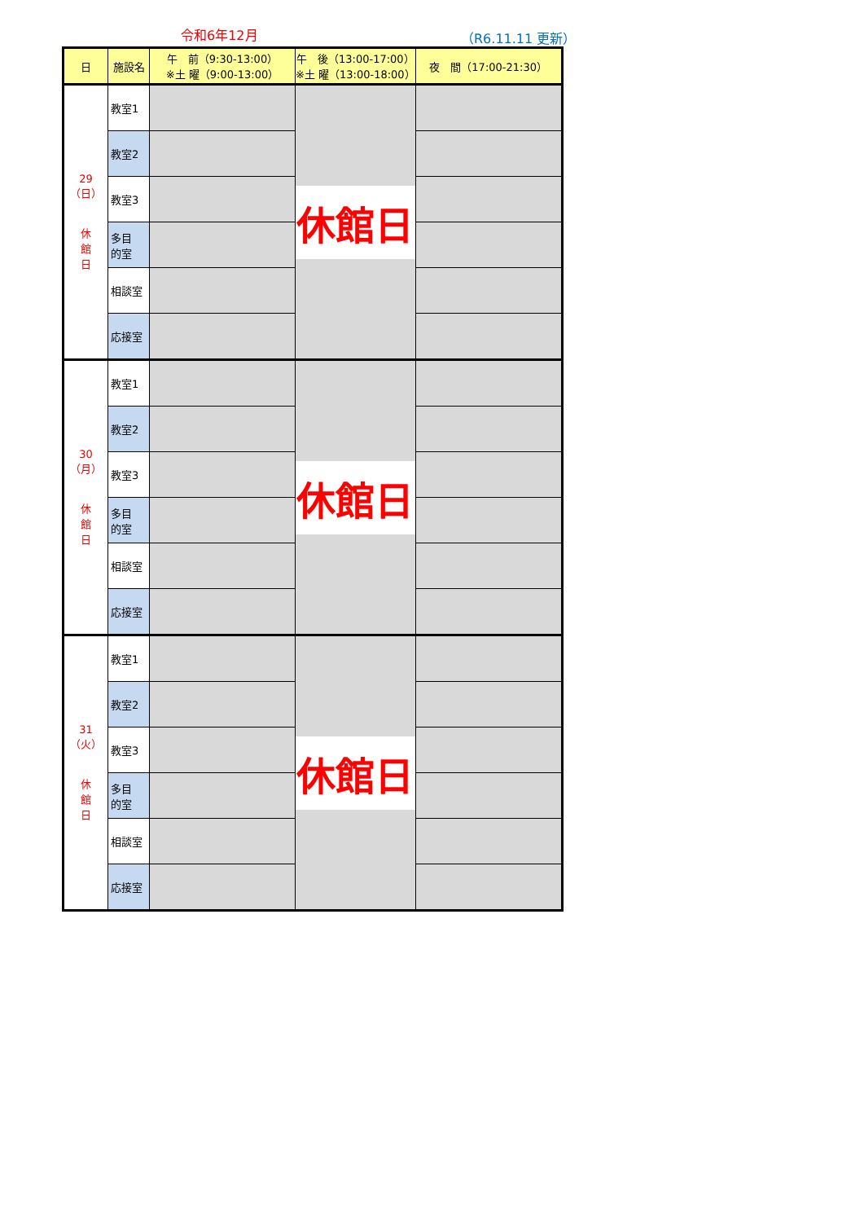令和6年12月 （R6.11.11 更新）
| 日 | 施設名 | 午 前（9:30-13:00） ※土 曜（9:00-13:00） | 午 後（13:00-17:00） ※土 曜（13:00-18:00） | 夜 間（17:00-21:30） |
| --- | --- | --- | --- | --- |
| 29（日） 休 館 日 | 教室1 | | 休館日 | |
| | 教室2 | | | |
| | 教室3 | | | |
| | 多目 的室 | | | |
| | 相談室 | | | |
| | 応接室 | | | |
| 30（月） 休 館 日 | 教室1 | | 休館日 | |
| | 教室2 | | | |
| | 教室3 | | | |
| | 多目 的室 | | | |
| | 相談室 | | | |
| | 応接室 | | | |
| 31（火） 休 館 日 | 教室1 | | 休館日 | |
| | 教室2 | | | |
| | 教室3 | | | |
| | 多目 的室 | | | |
| | 相談室 | | | |
| | 応接室 | | | |